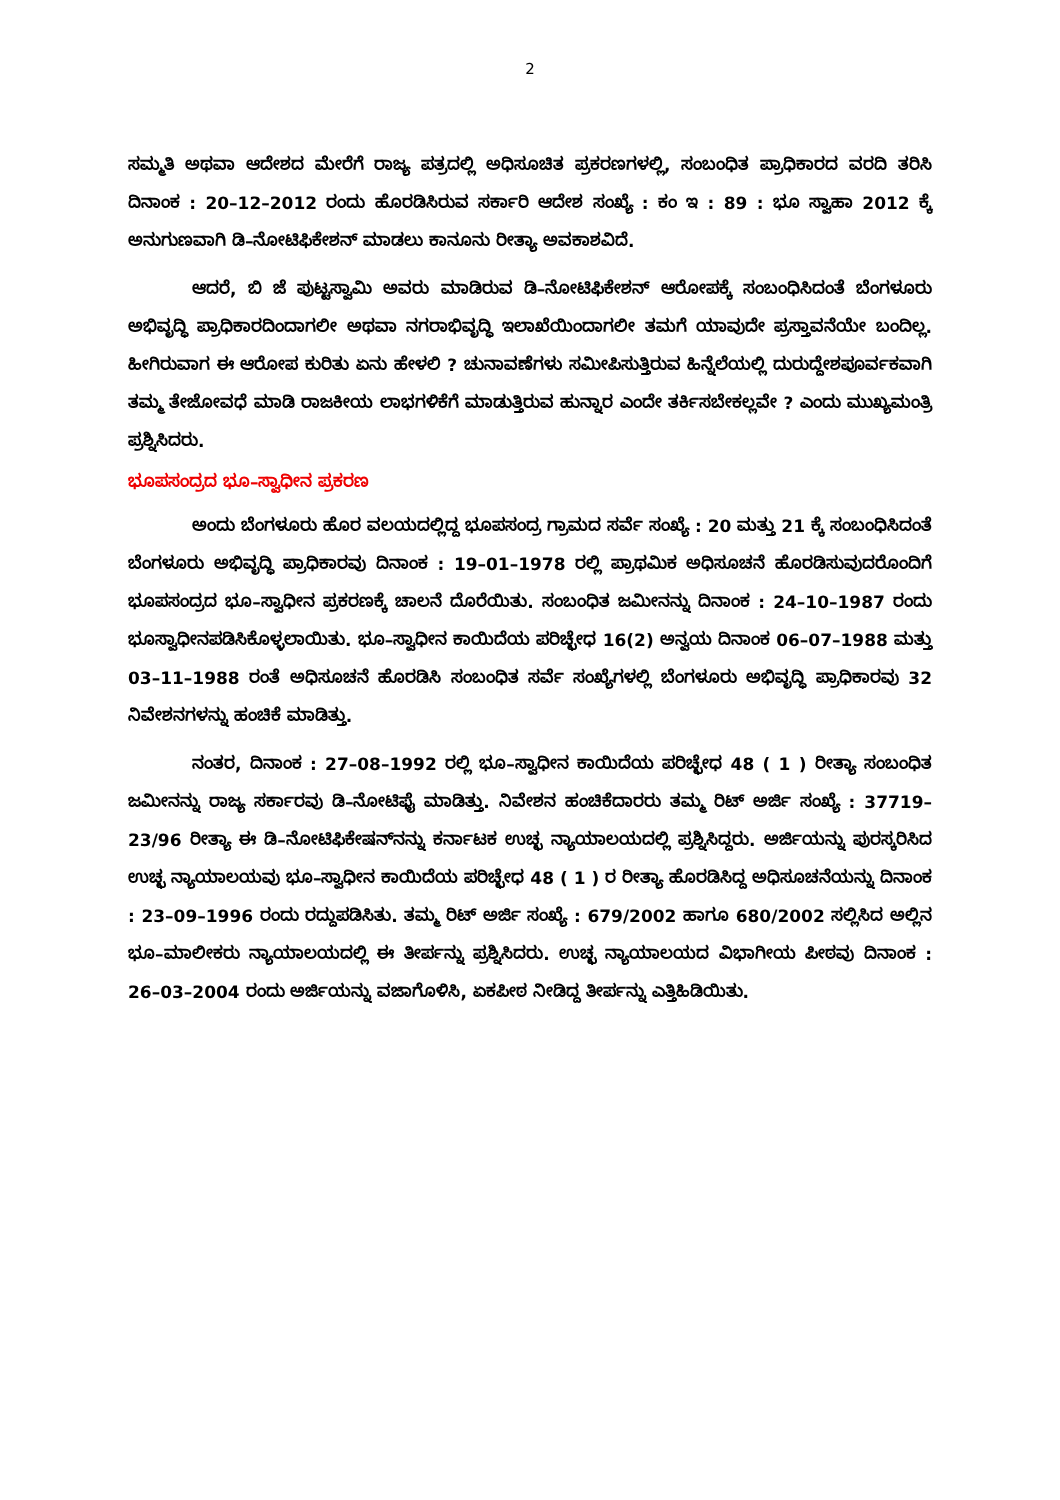2
ಸಮ್ಮತಿ ಅಥವಾ ಆದೇಶದ ಮೇರೆಗೆ ರಾಜ್ಯ ಪತ್ರದಲ್ಲಿ ಅಧಿಸೂಚಿತ ಪ್ರಕರಣಗಳಲ್ಲಿ, ಸಂಬಂಧಿತ ಪ್ರಾಧಿಕಾರದ ವರದಿ ತರಿಸಿ ದಿನಾಂಕ : 20–12–2012 ರಂದು ಹೊರಡಿಸಿರುವ ಸರ್ಕಾರಿ ಆದೇಶ ಸಂಖ್ಯೆ : ಕಂ ಇ : 89 : ಭೂ ಸ್ವಾಹಾ 2012 ಕ್ಕೆ ಅನುಗುಣವಾಗಿ ಡಿ–ನೋಟಿಫಿಕೇಶನ್ ಮಾಡಲು ಕಾನೂನು ರೀತ್ಯಾ ಅವಕಾಶವಿದೆ.
ಆದರೆ, ಬಿ ಜೆ ಪುಟ್ಟಸ್ವಾಮಿ ಅವರು ಮಾಡಿರುವ ಡಿ–ನೋಟಿಫಿಕೇಶನ್ ಆರೋಪಕ್ಕೆ ಸಂಬಂಧಿಸಿದಂತೆ ಬೆಂಗಳೂರು ಅಭಿವೃದ್ಧಿ ಪ್ರಾಧಿಕಾರದಿಂದಾಗಲೀ ಅಥವಾ ನಗರಾಭಿವೃದ್ಧಿ ಇಲಾಖೆಯಿಂದಾಗಲೀ ತಮಗೆ ಯಾವುದೇ ಪ್ರಸ್ತಾವನೆಯೇ ಬಂದಿಲ್ಲ. ಹೀಗಿರುವಾಗ ಈ ಆರೋಪ ಕುರಿತು ಏನು ಹೇಳಲಿ ? ಚುನಾವಣೆಗಳು ಸಮೀಪಿಸುತ್ತಿರುವ ಹಿನ್ನೆಲೆಯಲ್ಲಿ ದುರುದ್ದೇಶಪೂರ್ವಕವಾಗಿ ತಮ್ಮ ತೇಜೋವಧೆ ಮಾಡಿ ರಾಜಕೀಯ ಲಾಭಗಳಿಕೆಗೆ ಮಾಡುತ್ತಿರುವ ಹುನ್ನಾರ ಎಂದೇ ತರ್ಕಿಸಬೇಕಲ್ಲವೇ ? ಎಂದು ಮುಖ್ಯಮಂತ್ರಿ ಪ್ರಶ್ನಿಸಿದರು.
ಭೂಪಸಂದ್ರದ ಭೂ–ಸ್ವಾಧೀನ ಪ್ರಕರಣ
ಅಂದು ಬೆಂಗಳೂರು ಹೊರ ವಲಯದಲ್ಲಿದ್ದ ಭೂಪಸಂದ್ರ ಗ್ರಾಮದ ಸರ್ವೆ ಸಂಖ್ಯೆ : 20 ಮತ್ತು 21 ಕ್ಕೆ ಸಂಬಂಧಿಸಿದಂತೆ ಬೆಂಗಳೂರು ಅಭಿವೃದ್ಧಿ ಪ್ರಾಧಿಕಾರವು ದಿನಾಂಕ : 19–01–1978 ರಲ್ಲಿ ಪ್ರಾಥಮಿಕ ಅಧಿಸೂಚನೆ ಹೊರಡಿಸುವುದರೊಂದಿಗೆ ಭೂಪಸಂದ್ರದ ಭೂ–ಸ್ವಾಧೀನ ಪ್ರಕರಣಕ್ಕೆ ಚಾಲನೆ ದೊರೆಯಿತು. ಸಂಬಂಧಿತ ಜಮೀನನ್ನು ದಿನಾಂಕ : 24–10–1987 ರಂದು ಭೂಸ್ವಾಧೀನಪಡಿಸಿಕೊಳ್ಳಲಾಯಿತು. ಭೂ–ಸ್ವಾಧೀನ ಕಾಯಿದೆಯ ಪರಿಚ್ಛೇಧ 16(2) ಅನ್ವಯ ದಿನಾಂಕ 06–07–1988 ಮತ್ತು 03–11–1988 ರಂತೆ ಅಧಿಸೂಚನೆ ಹೊರಡಿಸಿ ಸಂಬಂಧಿತ ಸರ್ವೆ ಸಂಖ್ಯೆಗಳಲ್ಲಿ ಬೆಂಗಳೂರು ಅಭಿವೃದ್ಧಿ ಪ್ರಾಧಿಕಾರವು 32 ನಿವೇಶನಗಳನ್ನು ಹಂಚಿಕೆ ಮಾಡಿತ್ತು.
ನಂತರ, ದಿನಾಂಕ : 27–08–1992 ರಲ್ಲಿ ಭೂ–ಸ್ವಾಧೀನ ಕಾಯಿದೆಯ ಪರಿಚ್ಛೇಧ 48 ( 1 ) ರೀತ್ಯಾ ಸಂಬಂಧಿತ ಜಮೀನನ್ನು ರಾಜ್ಯ ಸರ್ಕಾರವು ಡಿ–ನೋಟಿಫೈ ಮಾಡಿತ್ತು. ನಿವೇಶನ ಹಂಚಿಕೆದಾರರು ತಮ್ಮ ರಿಟ್ ಅರ್ಜಿ ಸಂಖ್ಯೆ : 37719–23/96 ರೀತ್ಯಾ ಈ ಡಿ–ನೋಟಿಫಿಕೇಷನ್‌ನನ್ನು ಕರ್ನಾಟಕ ಉಚ್ಛ ನ್ಯಾಯಾಲಯದಲ್ಲಿ ಪ್ರಶ್ನಿಸಿದ್ದರು. ಅರ್ಜಿಯನ್ನು ಪುರಸ್ಕರಿಸಿದ ಉಚ್ಛ ನ್ಯಾಯಾಲಯವು ಭೂ–ಸ್ವಾಧೀನ ಕಾಯಿದೆಯ ಪರಿಚ್ಛೇಧ 48 ( 1 ) ರ ರೀತ್ಯಾ ಹೊರಡಿಸಿದ್ದ ಅಧಿಸೂಚನೆಯನ್ನು ದಿನಾಂಕ : 23–09–1996 ರಂದು ರದ್ದುಪಡಿಸಿತು. ತಮ್ಮ ರಿಟ್ ಅರ್ಜಿ ಸಂಖ್ಯೆ : 679/2002 ಹಾಗೂ 680/2002 ಸಲ್ಲಿಸಿದ ಅಲ್ಲಿನ ಭೂ–ಮಾಲೀಕರು ನ್ಯಾಯಾಲಯದಲ್ಲಿ ಈ ತೀರ್ಪನ್ನು ಪ್ರಶ್ನಿಸಿದರು. ಉಚ್ಛ ನ್ಯಾಯಾಲಯದ ವಿಭಾಗೀಯ ಪೀಠವು ದಿನಾಂಕ : 26–03–2004 ರಂದು ಅರ್ಜಿಯನ್ನು ವಜಾಗೊಳಿಸಿ, ಏಕಪೀಠ ನೀಡಿದ್ದ ತೀರ್ಪನ್ನು ಎತ್ತಿಹಿಡಿಯಿತು.